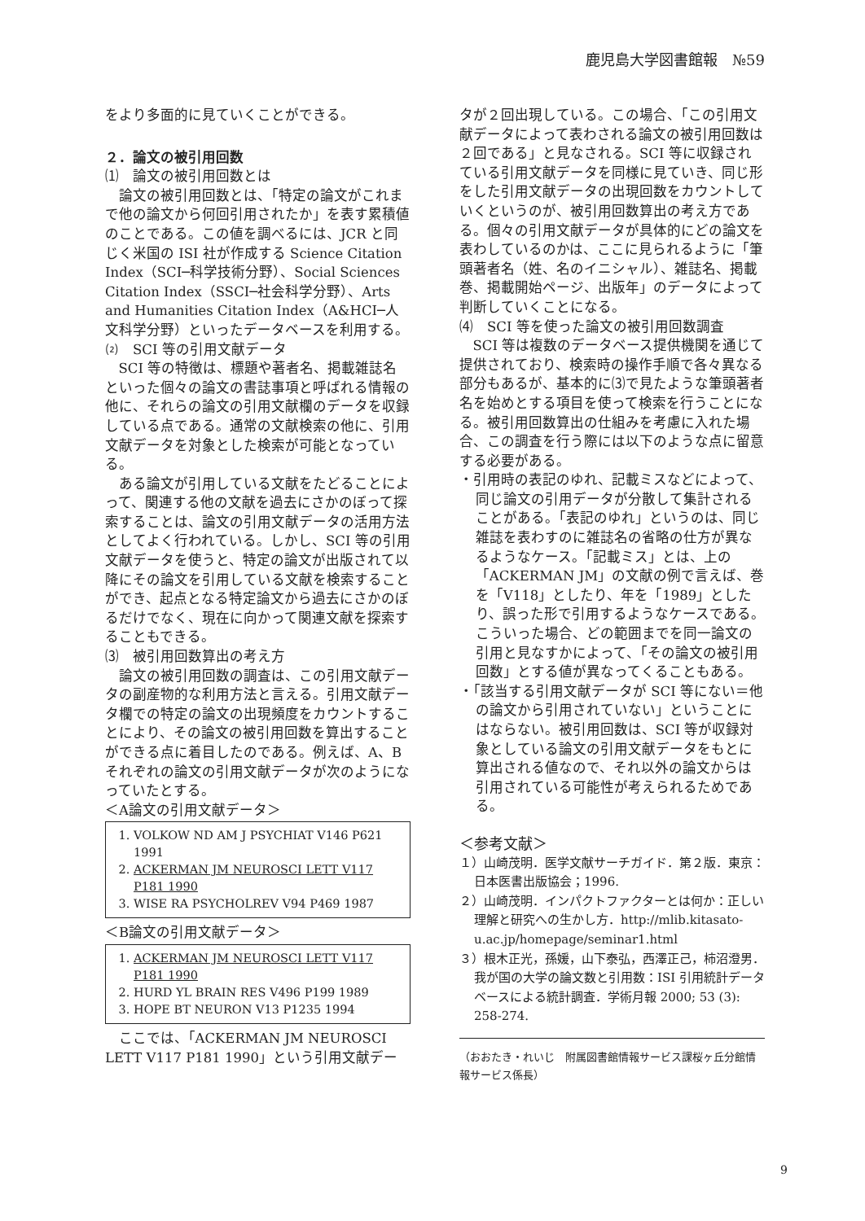鹿児島大学図書館報　№59
をより多面的に見ていくことができる。
２．論文の被引用回数
⑴　論文の被引用回数とは
論文の被引用回数とは、「特定の論文がこれまで他の論文から何回引用されたか」を表す累積値のことである。この値を調べるには、JCR と同じく米国の ISI 社が作成する Science Citation Index（SCI─科学技術分野）、Social Sciences Citation Index（SSCI─社会科学分野）、Arts and Humanities Citation Index（A&HCI─人文科学分野）といったデータベースを利用する。
⑵　SCI 等の引用文献データ
SCI 等の特徴は、標題や著者名、掲載雑誌名といった個々の論文の書誌事項と呼ばれる情報の他に、それらの論文の引用文献欄のデータを収録している点である。通常の文献検索の他に、引用文献データを対象とした検索が可能となっている。
ある論文が引用している文献をたどることによって、関連する他の文献を過去にさかのぼって探索することは、論文の引用文献データの活用方法としてよく行われている。しかし、SCI 等の引用文献データを使うと、特定の論文が出版されて以降にその論文を引用している文献を検索することができ、起点となる特定論文から過去にさかのぼるだけでなく、現在に向かって関連文献を探索することもできる。
⑶　被引用回数算出の考え方
論文の被引用回数の調査は、この引用文献データの副産物的な利用方法と言える。引用文献データ欄での特定の論文の出現頻度をカウントすることにより、その論文の被引用回数を算出することができる点に着目したのである。例えば、A、Bそれぞれの論文の引用文献データが次のようになっていたとする。
＜A論文の引用文献データ＞
1. VOLKOW ND AM J PSYCHIAT V146 P621 1991
2. ACKERMAN JM NEUROSCI LETT V117 P181 1990
3. WISE RA PSYCHOLREV V94 P469 1987
＜B論文の引用文献データ＞
1. ACKERMAN JM NEUROSCI LETT V117 P181 1990
2. HURD YL BRAIN RES V496 P199 1989
3. HOPE BT NEURON V13 P1235 1994
ここでは、「ACKERMAN JM NEUROSCI LETT V117 P181 1990」という引用文献デー
タが２回出現している。この場合、「この引用文献データによって表わされる論文の被引用回数は２回である」と見なされる。SCI 等に収録されている引用文献データを同様に見ていき、同じ形をした引用文献データの出現回数をカウントしていくというのが、被引用回数算出の考え方である。個々の引用文献データが具体的にどの論文を表わしているのかは、ここに見られるように「筆頭著者名（姓、名のイニシャル）、雑誌名、掲載巻、掲載開始ページ、出版年」のデータによって判断していくことになる。
⑷　SCI 等を使った論文の被引用回数調査
SCI 等は複数のデータベース提供機関を通じて提供されており、検索時の操作手順で各々異なる部分もあるが、基本的に⑶で見たような筆頭著者名を始めとする項目を使って検索を行うことになる。被引用回数算出の仕組みを考慮に入れた場合、この調査を行う際には以下のような点に留意する必要がある。
・引用時の表記のゆれ、記載ミスなどによって、同じ論文の引用データが分散して集計されることがある。「表記のゆれ」というのは、同じ雑誌を表わすのに雑誌名の省略の仕方が異なるようなケース。「記載ミス」とは、上の「ACKERMAN JM」の文献の例で言えば、巻を「V118」としたり、年を「1989」としたり、誤った形で引用するようなケースである。こういった場合、どの範囲までを同一論文の引用と見なすかによって、「その論文の被引用回数」とする値が異なってくることもある。
・「該当する引用文献データが SCI 等にない＝他の論文から引用されていない」ということにはならない。被引用回数は、SCI 等が収録対象としている論文の引用文献データをもとに算出される値なので、それ以外の論文からは引用されている可能性が考えられるためである。
＜参考文献＞
１）山崎茂明．医学文献サーチガイド．第２版．東京：日本医書出版協会；1996.
２）山崎茂明．インパクトファクターとは何か：正しい理解と研究への生かし方．http://mlib.kitasato-u.ac.jp/homepage/seminar1.html
３）根木正光，孫媛，山下泰弘，西澤正己，柿沼澄男．我が国の大学の論文数と引用数：ISI 引用統計データベースによる統計調査．学術月報 2000; 53 (3): 258-274.
（おおたき・れいじ　附属図書館情報サービス課桜ヶ丘分館情報サービス係長）
9